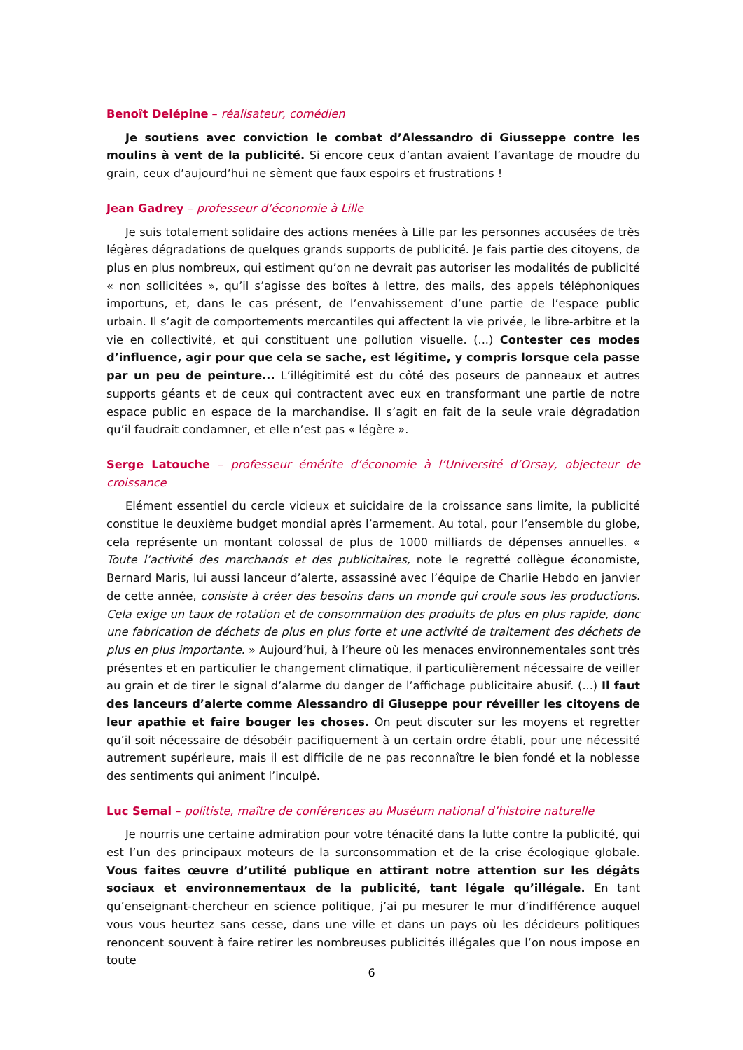Benoît Delépine – réalisateur, comédien
Je soutiens avec conviction le combat d’Alessandro di Giusseppe contre les moulins à vent de la publicité. Si encore ceux d’antan avaient l’avantage de moudre du grain, ceux d’aujourd’hui ne sèment que faux espoirs et frustrations !
Jean Gadrey – professeur d’économie à Lille
Je suis totalement solidaire des actions menées à Lille par les personnes accusées de très légères dégradations de quelques grands supports de publicité. Je fais partie des citoyens, de plus en plus nombreux, qui estiment qu’on ne devrait pas autoriser les modalités de publicité « non sollicitées », qu’il s’agisse des boîtes à lettre, des mails, des appels téléphoniques importuns, et, dans le cas présent, de l’envahissement d’une partie de l’espace public urbain. Il s’agit de comportements mercantiles qui affectent la vie privée, le libre-arbitre et la vie en collectivité, et qui constituent une pollution visuelle. (...) Contester ces modes d’influence, agir pour que cela se sache, est légitime, y compris lorsque cela passe par un peu de peinture... L’illégitimité est du côté des poseurs de panneaux et autres supports géants et de ceux qui contractent avec eux en transformant une partie de notre espace public en espace de la marchandise. Il s’agit en fait de la seule vraie dégradation qu’il faudrait condamner, et elle n’est pas « légère ».
Serge Latouche – professeur émérite d’économie à l’Université d’Orsay, objecteur de croissance
Elément essentiel du cercle vicieux et suicidaire de la croissance sans limite, la publicité constitue le deuxième budget mondial après l’armement. Au total, pour l’ensemble du globe, cela représente un montant colossal de plus de 1000 milliards de dépenses annuelles. « Toute l’activité des marchands et des publicitaires, note le regretté collègue économiste, Bernard Maris, lui aussi lanceur d’alerte, assassiné avec l’équipe de Charlie Hebdo en janvier de cette année, consiste à créer des besoins dans un monde qui croule sous les productions. Cela exige un taux de rotation et de consommation des produits de plus en plus rapide, donc une fabrication de déchets de plus en plus forte et une activité de traitement des déchets de plus en plus importante. » Aujourd’hui, à l’heure où les menaces environnementales sont très présentes et en particulier le changement climatique, il particulièrement nécessaire de veiller au grain et de tirer le signal d’alarme du danger de l’affichage publicitaire abusif. (...) Il faut des lanceurs d’alerte comme Alessandro di Giuseppe pour réveiller les citoyens de leur apathie et faire bouger les choses. On peut discuter sur les moyens et regretter qu’il soit nécessaire de désobéir pacifiquement à un certain ordre établi, pour une nécessité autrement supérieure, mais il est difficile de ne pas reconnaître le bien fondé et la noblesse des sentiments qui animent l’inculpé.
Luc Semal – politiste, maître de conférences au Muséum national d’histoire naturelle
Je nourris une certaine admiration pour votre ténacité dans la lutte contre la publicité, qui est l’un des principaux moteurs de la surconsommation et de la crise écologique globale. Vous faites œuvre d’utilité publique en attirant notre attention sur les dégâts sociaux et environnementaux de la publicité, tant légale qu’illégale. En tant qu’enseignant-chercheur en science politique, j’ai pu mesurer le mur d’indifférence auquel vous vous heurtez sans cesse, dans une ville et dans un pays où les décideurs politiques renoncent souvent à faire retirer les nombreuses publicités illégales que l’on nous impose en toute
6